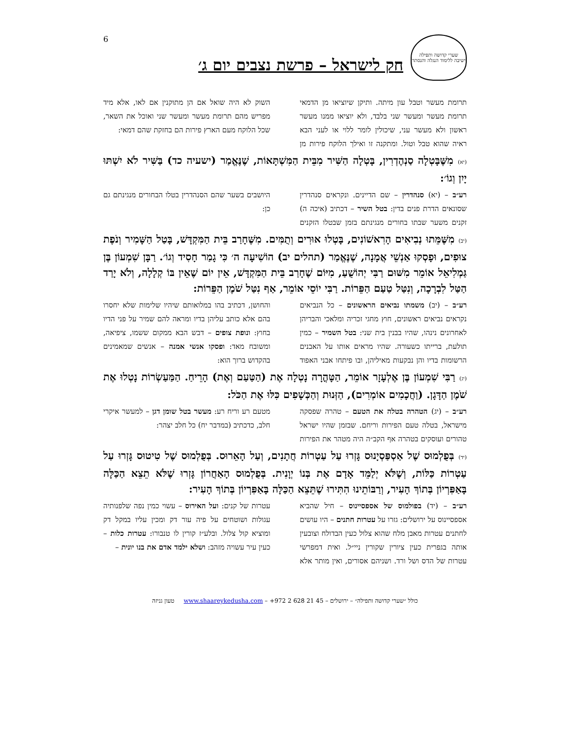6
שערי קדושה ותפילה
ישיבה ללימוד הנגלה והנסתר
חק לישראל – פרשת נצבים יום ג׳
תרומת מעשר וטבל עון מיתה. ותיקן שיוציאו מן הדמאי תרומת מעשר ומעשר שני בלבד, ולא יוציאו ממנו מעשר ראשון ולא מעשר עני, שיכולין לומר ללוי או לעני הבא ראיה שהוא טבל וטול. ומתקנה זו ואילך הלוקח פירות מן השוק לא היה שואל אם הן מתוקנין אם לאו, אלא מיד מפריש מהם תרומת מעשר ומעשר שני ואוכל את השאר, שכל הלוקח מעם הארץ פירות הם בחזקת שהם דמאי:
(יא) מִשֶּׁבָּטְלָה סַנְהֶדְרִין, בָּטְלָה הַשִּׁיר מִבֵּית הַמִּשְׁתָּאוֹת, שֶׁנֶּאֱמַר (ישעיה כד) בַּשִּׁיר לֹא יִשְׁתּוּ יָיִן וְגוֹ׳:
רע״ב – (יא) סנהדרין – שם הדיינים. ונקראים סנהדרין שסונאים הדרת פנים בדין: בטל השיר – דכתיב (איכה ה) זקנים משער שבתו בחורים מנגינתם בזמן שבטלו הזקנים היושבים בשער שהם הסנהדרין בטלו הבחורים מנגינתם גם כן:
(יב) מִשֶּׁמֵּתוּ נְבִיאִים הָרִאשׁוֹנִים, בָּטְלוּ אוּרִים וְתֻמִּים. מִשֶּׁחָרַב בֵּית הַמִּקְדָּשׁ, בָּטַל הַשָּׁמִיר וְנֹפֶת צוּפִים, וּפָסְקוּ אַנְשֵׁי אֲמָנָה, שֶׁנֶּאֱמַר (תהלים יב) הוֹשִׁיעָה ה׳ כִּי גָמַר חָסִיד וְגוֹ׳. רַבָּן שִׁמְעוֹן בֶּן גַּמְלִיאֵל אוֹמֵר מִשּׁוּם רַבִּי יְהוֹשֻׁעַ, מִיּוֹם שֶׁחָרַב בֵּית הַמִּקְדָּשׁ, אֵין יוֹם שֶׁאֵין בּוֹ קְלָלָה, וְלֹא יָרַד הַטַּל לִבְרָכָה, וְנִטַּל טַעַם הַפֵּרוֹת. רַבִּי יוֹסֵי אוֹמֵר, אַף נִטַּל שֹׁמֶן הַפֵּרוֹת:
רע״ב – (יב) משמתו נביאים הראשונים – כל הנביאים נקראים נביאים ראשונים, חוץ מחגי זכריה ומלאכי והבריהן לאחרונים נינהו, שהיו בבנין בית שני: בטל השמיר – כמין תולעת, ברייתו כשעורה. שהיו מראים אותו על האבנים הרשומות בדיו והן נבקעות מאיליהן, ובו פיתחו אבני האפוד והחושן, דכתיב בהו במלואותם שיהיו שלימות שלא יחסרו בהם אלא כותב עליהן בדיו ומראה להם שמיר על פני הדיו בחוץ: ונופת צופים – דבש הבא ממקום ששמו, ציפיאה, ומשובח מאד: ופסקו אנשי אמנה – אנשים שמאמינים בהקדוש ברוך הוא:
(יג) רַבִּי שִׁמְעוֹן בֶּן אֶלְעָזָר אוֹמֵר, הַטָּהֳרָה נָטְלָה אֶת (הַטַּעַם וְאֶת) הָרֵיחַ. הַמַּעַשְׂרוֹת נָטְלוּ אֶת שֹׁמֶן הַדָּגָן. (וַחֲכָמִים אוֹמְרִים), הַזְּנוּת וְהַכְּשָׁפִים כִּלּוּ אֶת הַכֹּל:
רע״ב – (יג) הטהרה בטלה את הטעם – טהרה שפסקה מישראל, בטלה טעם הפירות וריחם. שבזמן שהיו ישראל טהורים ועוסקים בטהרה אף הקב״ה היה מטהר את הפירות מטעם רע וריח רע: מעשר בטל שומן דגן – למעשר איקרי חלב, כדכתיב (במדבר יח) כל חלב יצהר:
(יד) בְּפֻלְמוּס שֶׁל אַסְפַּסְיָנוּס גָּזְרוּ עַל עַטְרוֹת חֲתָנִים, וְעַל הָאֵרוּס. בְּפֻלְמוּס שֶׁל טִיטוּס גָּזְרוּ עַל עַטְרוֹת כַּלּוֹת, וְשֶׁלֹּא יְלַמֵּד אָדָם אֶת בְּנוֹ יְוָנִית. בְּפֻלְמוּס הָאַחֲרוֹן גָּזְרוּ שֶׁלֹּא תֵצֵא הַכַּלָּה בָּאַפִּרְיוֹן בְּתוֹךְ הָעִיר, וְרַבּוֹתֵינוּ הִתִּירוּ שֶׁתֵּצֵא הַכַּלָּה בָּאַפִּרְיוֹן בְּתוֹךְ הָעִיר:
רע״ב – (יד) בפולמוס של אספסיינוס – חיל שהביא אספסיינוס על ירושלים: גזרו על עטרות חתנים – היו עושים לחתנים עטרות מאבן מלח שהוא צלול כעין הבדולח וצובעין אותה בגפרית כעין ציורין שקורין ניי״ל. ואית דמפרשי עטרות של הדס ושל ורד. ושניהם אסורים, ואין מותר אלא עטרות של קנים: ועל האירוס – עשוי כמין נפה שלפנותיה עגולות ושוטחים על פיה עור דק ומכין עליו במקל דק ומוציא קול צלול. ובלע״ז קורין לו טנבורו: עטרות כלות – כעין עיר עשויה מזהב: ושלא ילמד אדם את בנו יונית –
כולל ״שערי קדושה ותפילה״ – ירושלים – 45 21 628 2 972+ – www.shaareykedusha.com טעון גניזה